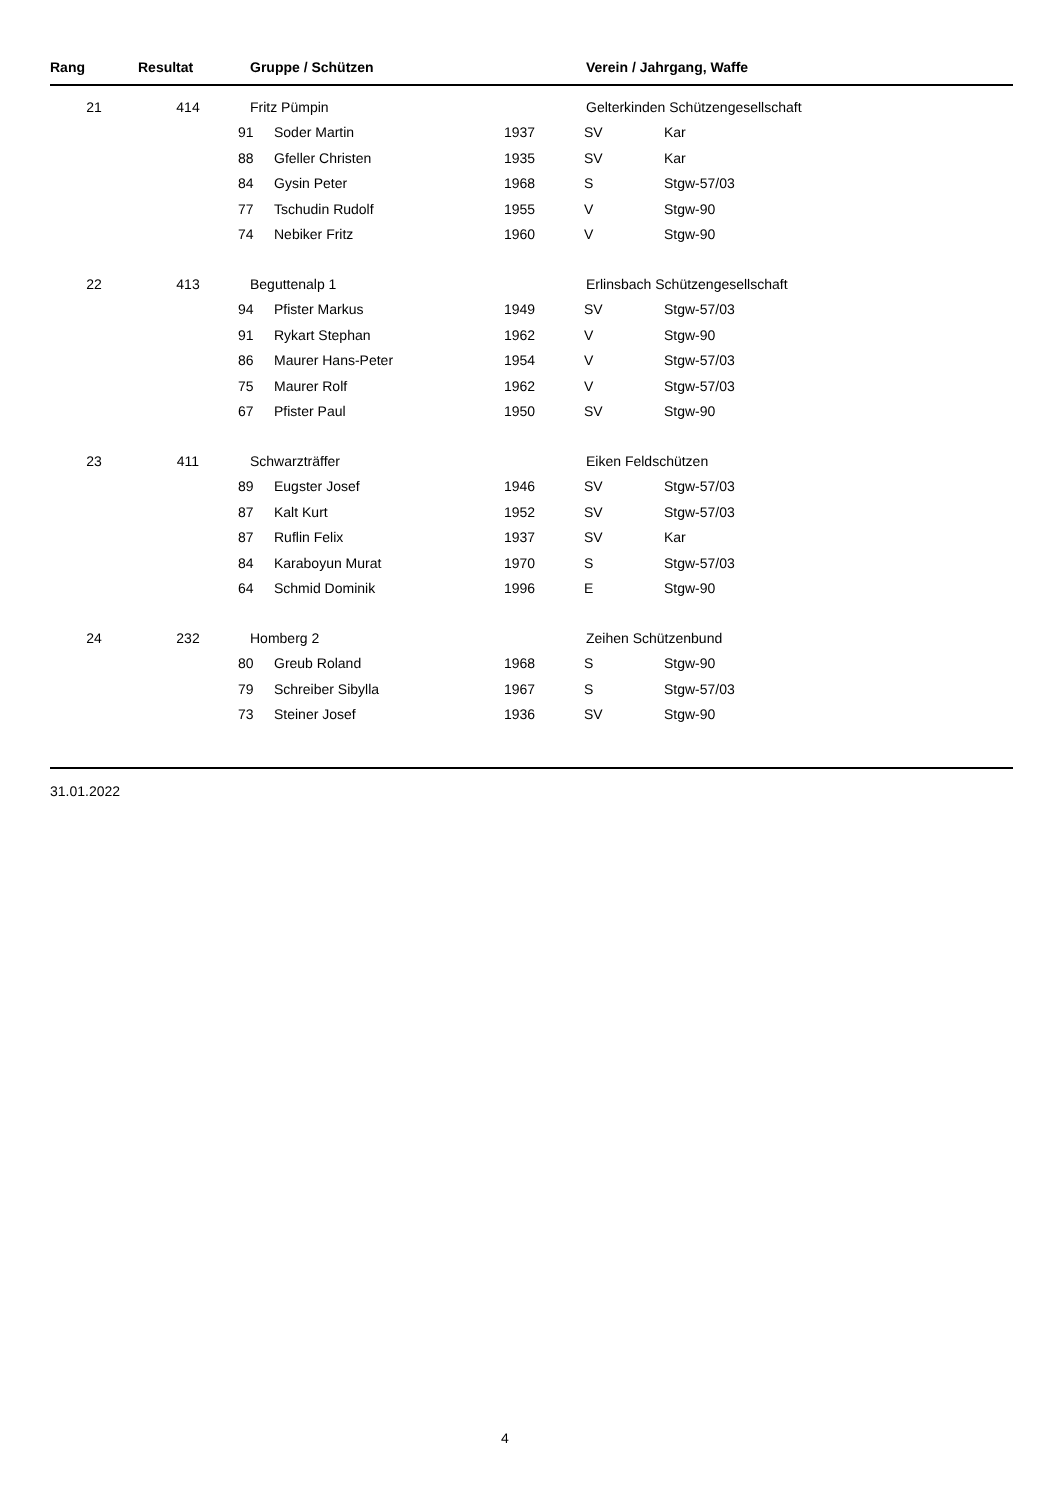| Rang | Resultat | Gruppe / Schützen | | | Verein / Jahrgang, Waffe | |
| --- | --- | --- | --- | --- | --- | --- |
| 21 | 414 | Fritz Pümpin | | | Gelterkinden Schützengesellschaft | |
| | | 91 | Soder Martin | 1937 | SV | Kar |
| | | 88 | Gfeller Christen | 1935 | SV | Kar |
| | | 84 | Gysin Peter | 1968 | S | Stgw-57/03 |
| | | 77 | Tschudin Rudolf | 1955 | V | Stgw-90 |
| | | 74 | Nebiker Fritz | 1960 | V | Stgw-90 |
| 22 | 413 | Beguttenalp 1 | | | Erlinsbach Schützengesellschaft | |
| | | 94 | Pfister Markus | 1949 | SV | Stgw-57/03 |
| | | 91 | Rykart Stephan | 1962 | V | Stgw-90 |
| | | 86 | Maurer Hans-Peter | 1954 | V | Stgw-57/03 |
| | | 75 | Maurer Rolf | 1962 | V | Stgw-57/03 |
| | | 67 | Pfister Paul | 1950 | SV | Stgw-90 |
| 23 | 411 | Schwarzträffer | | | Eiken Feldschützen | |
| | | 89 | Eugster Josef | 1946 | SV | Stgw-57/03 |
| | | 87 | Kalt Kurt | 1952 | SV | Stgw-57/03 |
| | | 87 | Ruflin Felix | 1937 | SV | Kar |
| | | 84 | Karaboyun Murat | 1970 | S | Stgw-57/03 |
| | | 64 | Schmid Dominik | 1996 | E | Stgw-90 |
| 24 | 232 | Homberg 2 | | | Zeihen Schützenbund | |
| | | 80 | Greub Roland | 1968 | S | Stgw-90 |
| | | 79 | Schreiber Sibylla | 1967 | S | Stgw-57/03 |
| | | 73 | Steiner Josef | 1936 | SV | Stgw-90 |
31.01.2022
4